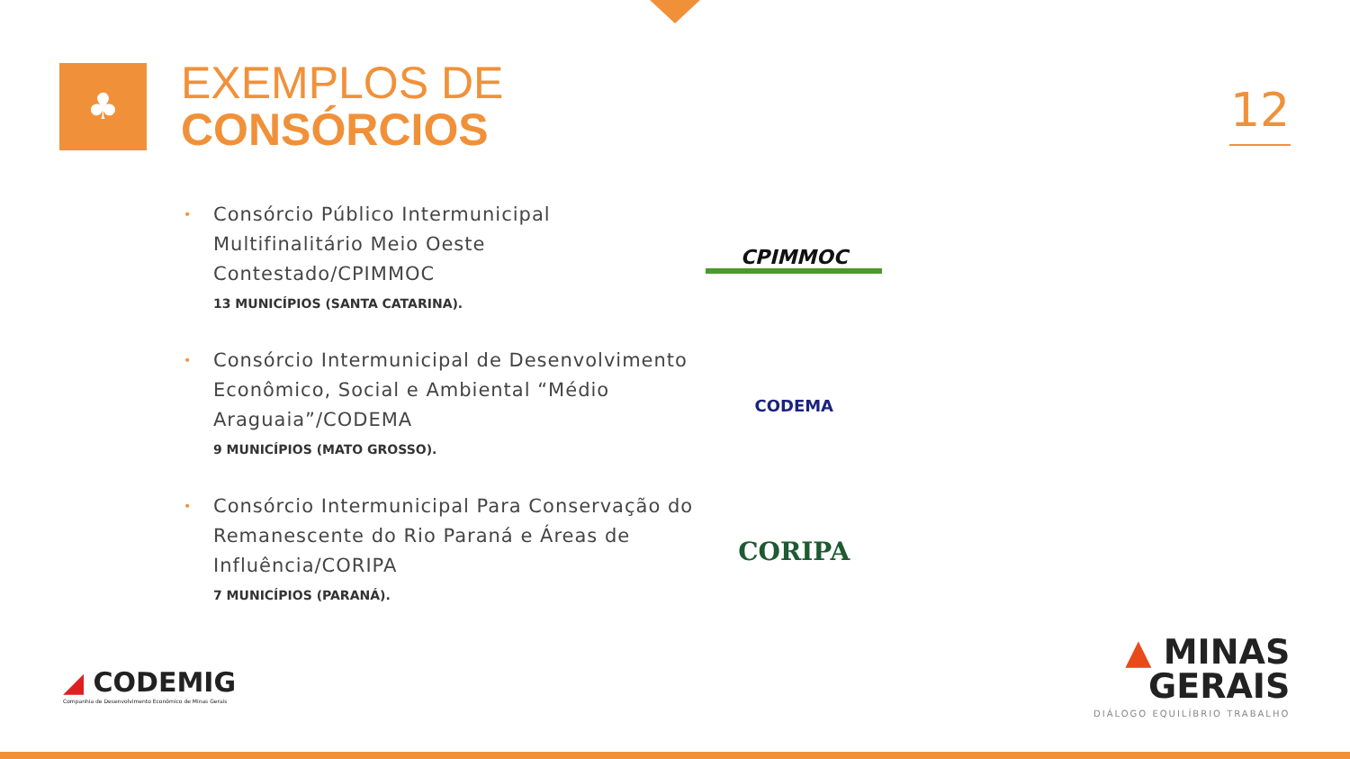♣
EXEMPLOS DE
CONSÓRCIOS
12
• Consórcio Público Intermunicipal Multifinalitário Meio Oeste Contestado/CPIMMOC
13 MUNICÍPIOS (SANTA CATARINA).
CPIMMOC
• Consórcio Intermunicipal de Desenvolvimento Econômico, Social e Ambiental “Médio Araguaia”/CODEMA
9 MUNICÍPIOS (MATO GROSSO).
CODEMA
• Consórcio Intermunicipal Para Conservação do Remanescente do Rio Paraná e Áreas de Influência/CORIPA
7 MUNICÍPIOS (PARANÁ).
CORIPA
◢ CODEMIG
Companhia de Desenvolvimento Econômico de Minas Gerais
▲ MINAS
GERAIS
DIÁLOGO EQUILÍBRIO TRABALHO